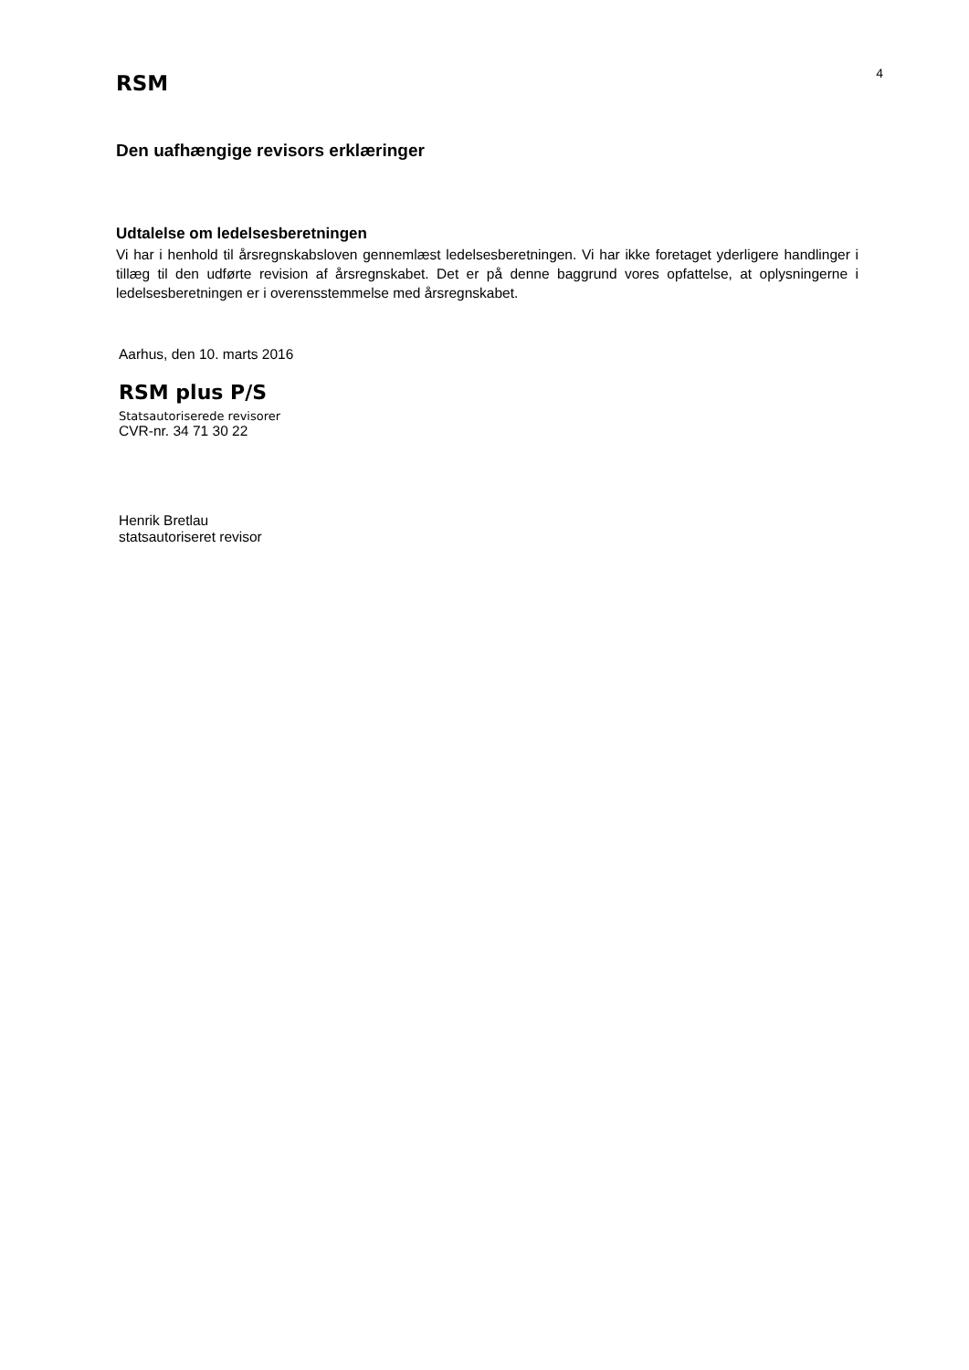RSM
4
Den uafhængige revisors erklæringer
Udtalelse om ledelsesberetningen
Vi har i henhold til årsregnskabsloven gennemlæst ledelsesberetningen. Vi har ikke foretaget yderligere handlinger i tillæg til den udførte revision af årsregnskabet. Det er på denne baggrund vores opfattelse, at oplysningerne i ledelsesberetningen er i overensstemmelse med årsregnskabet.
Aarhus, den 10. marts 2016
RSM plus P/S
Statsautoriserede revisorer
CVR-nr. 34 71 30 22
Henrik Bretlau
statsautoriseret revisor